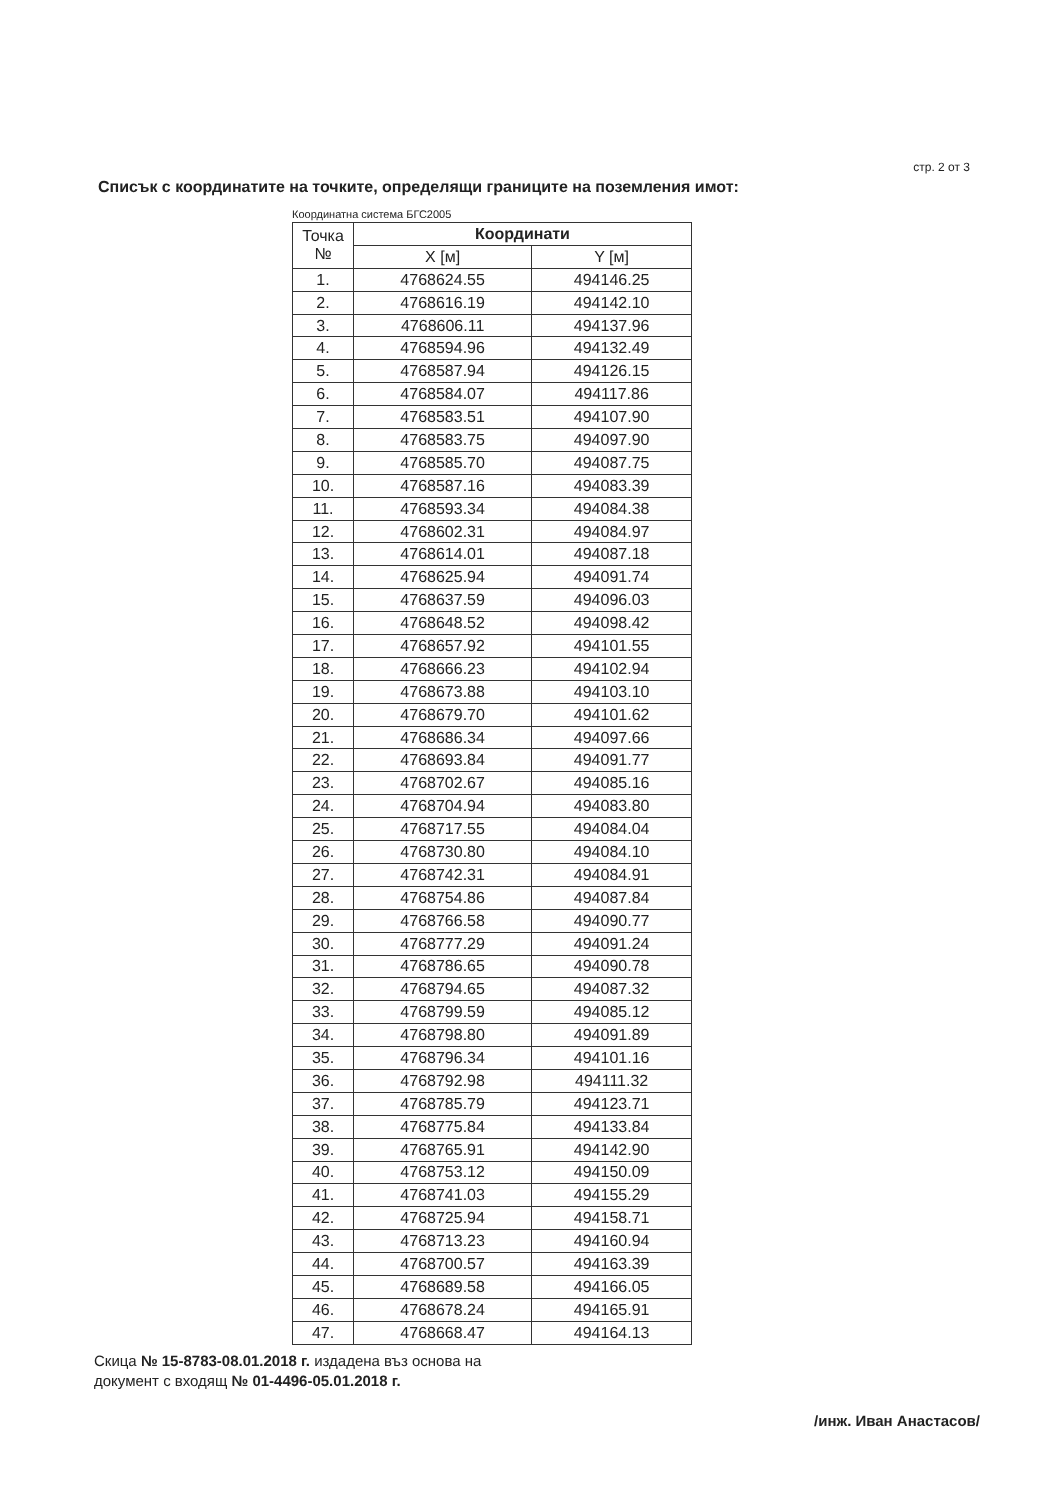стр. 2 от 3
Списък с координатите на точките, определящи границите на поземления имот:
Координатна система БГС2005
| Точка № | Координати | |
| --- | --- | --- |
| | X [м] | Y [м] |
| 1. | 4768624.55 | 494146.25 |
| 2. | 4768616.19 | 494142.10 |
| 3. | 4768606.11 | 494137.96 |
| 4. | 4768594.96 | 494132.49 |
| 5. | 4768587.94 | 494126.15 |
| 6. | 4768584.07 | 494117.86 |
| 7. | 4768583.51 | 494107.90 |
| 8. | 4768583.75 | 494097.90 |
| 9. | 4768585.70 | 494087.75 |
| 10. | 4768587.16 | 494083.39 |
| 11. | 4768593.34 | 494084.38 |
| 12. | 4768602.31 | 494084.97 |
| 13. | 4768614.01 | 494087.18 |
| 14. | 4768625.94 | 494091.74 |
| 15. | 4768637.59 | 494096.03 |
| 16. | 4768648.52 | 494098.42 |
| 17. | 4768657.92 | 494101.55 |
| 18. | 4768666.23 | 494102.94 |
| 19. | 4768673.88 | 494103.10 |
| 20. | 4768679.70 | 494101.62 |
| 21. | 4768686.34 | 494097.66 |
| 22. | 4768693.84 | 494091.77 |
| 23. | 4768702.67 | 494085.16 |
| 24. | 4768704.94 | 494083.80 |
| 25. | 4768717.55 | 494084.04 |
| 26. | 4768730.80 | 494084.10 |
| 27. | 4768742.31 | 494084.91 |
| 28. | 4768754.86 | 494087.84 |
| 29. | 4768766.58 | 494090.77 |
| 30. | 4768777.29 | 494091.24 |
| 31. | 4768786.65 | 494090.78 |
| 32. | 4768794.65 | 494087.32 |
| 33. | 4768799.59 | 494085.12 |
| 34. | 4768798.80 | 494091.89 |
| 35. | 4768796.34 | 494101.16 |
| 36. | 4768792.98 | 494111.32 |
| 37. | 4768785.79 | 494123.71 |
| 38. | 4768775.84 | 494133.84 |
| 39. | 4768765.91 | 494142.90 |
| 40. | 4768753.12 | 494150.09 |
| 41. | 4768741.03 | 494155.29 |
| 42. | 4768725.94 | 494158.71 |
| 43. | 4768713.23 | 494160.94 |
| 44. | 4768700.57 | 494163.39 |
| 45. | 4768689.58 | 494166.05 |
| 46. | 4768678.24 | 494165.91 |
| 47. | 4768668.47 | 494164.13 |
Скица № 15-8783-08.01.2018 г. издадена въз основа на
документ с входящ № 01-4496-05.01.2018 г.
/инж. Иван Анастасов/